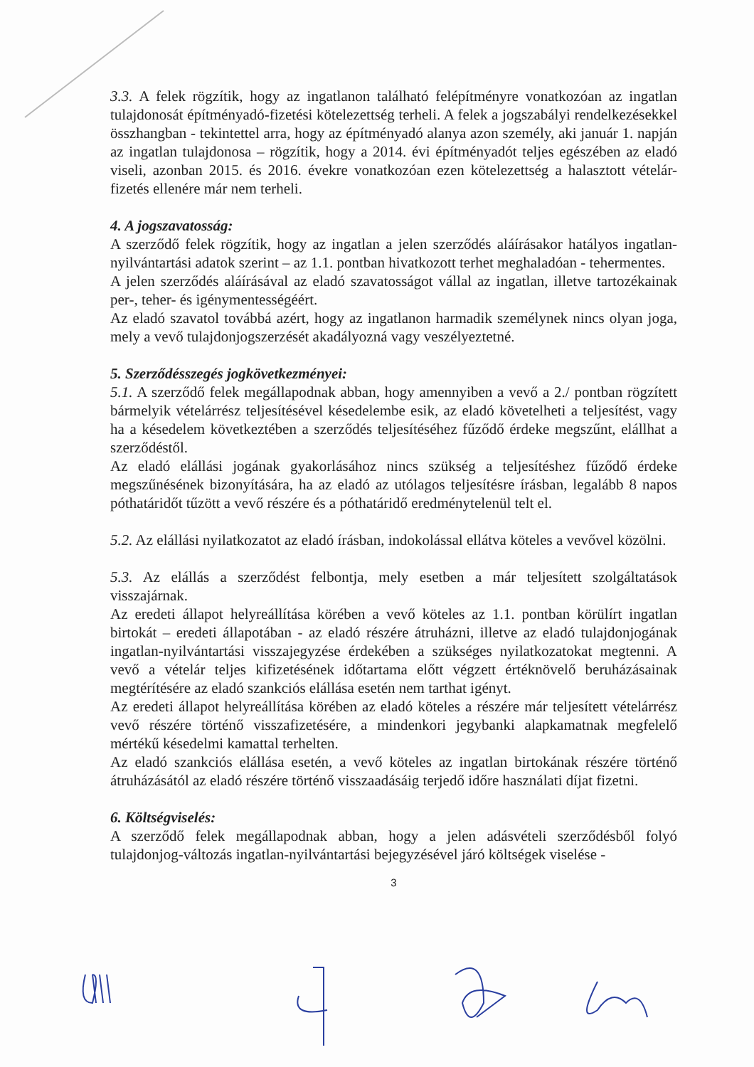3.3. A felek rögzítik, hogy az ingatlanon található felépítményre vonatkozóan az ingatlan tulajdonosát építményadó-fizetési kötelezettség terheli. A felek a jogszabályi rendelkezésekkel összhangban - tekintettel arra, hogy az építményadó alanya azon személy, aki január 1. napján az ingatlan tulajdonosa – rögzítik, hogy a 2014. évi építményadót teljes egészében az eladó viseli, azonban 2015. és 2016. évekre vonatkozóan ezen kötelezettség a halasztott vételár-fizetés ellenére már nem terheli.
4. A jogszavatosság:
A szerződő felek rögzítik, hogy az ingatlan a jelen szerződés aláírásakor hatályos ingatlan-nyilvántartási adatok szerint – az 1.1. pontban hivatkozott terhet meghaladóan - tehermentes.
A jelen szerződés aláírásával az eladó szavatosságot vállal az ingatlan, illetve tartozékainak per-, teher- és igénymentességéért.
Az eladó szavatol továbbá azért, hogy az ingatlanon harmadik személynek nincs olyan joga, mely a vevő tulajdonjogszerzését akadályozná vagy veszélyeztetné.
5. Szerződésszegés jogkövetkezményei:
5.1. A szerződő felek megállapodnak abban, hogy amennyiben a vevő a 2./ pontban rögzített bármelyik vételárrész teljesítésével késedelembe esik, az eladó követelheti a teljesítést, vagy ha a késedelem következtében a szerződés teljesítéséhez fűződő érdeke megszűnt, elállhat a szerződéstől.
Az eladó elállási jogának gyakorlásához nincs szükség a teljesítéshez fűződő érdeke megszűnésének bizonyítására, ha az eladó az utólagos teljesítésre írásban, legalább 8 napos póthatáridőt tűzött a vevő részére és a póthatáridő eredménytelenül telt el.
5.2. Az elállási nyilatkozatot az eladó írásban, indokolással ellátva köteles a vevővel közölni.
5.3. Az elállás a szerződést felbontja, mely esetben a már teljesített szolgáltatások visszajárnak.
Az eredeti állapot helyreállítása körében a vevő köteles az 1.1. pontban körülírt ingatlan birtokát – eredeti állapotában - az eladó részére átruházni, illetve az eladó tulajdonjogának ingatlan-nyilvántartási visszajegyzése érdekében a szükséges nyilatkozatokat megtenni. A vevő a vételár teljes kifizetésének időtartama előtt végzett értéknövelő beruházásainak megtérítésére az eladó szankciós elállása esetén nem tarthat igényt.
Az eredeti állapot helyreállítása körében az eladó köteles a részére már teljesített vételárrész vevő részére történő visszafizetésére, a mindenkori jegybanki alapkamatnak megfelelő mértékű késedelmi kamattal terhelten.
Az eladó szankciós elállása esetén, a vevő köteles az ingatlan birtokának részére történő átruházásától az eladó részére történő visszaadásáig terjedő időre használati díjat fizetni.
6. Költségviselés:
A szerződő felek megállapodnak abban, hogy a jelen adásvételi szerződésből folyó tulajdonjog-változás ingatlan-nyilvántartási bejegyzésével járó költségek viselése -
3